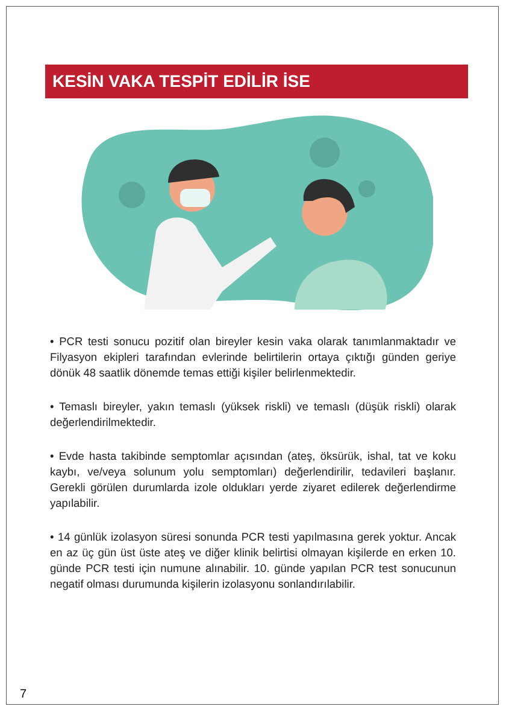KESİN VAKA TESPİT EDİLİR İSE
• PCR testi sonucu pozitif olan bireyler kesin vaka olarak tanımlanmaktadır ve Filyasyon ekipleri tarafından evlerinde belirtilerin ortaya çıktığı günden geriye dönük 48 saatlik dönemde temas ettiği kişiler belirlenmektedir.
• Temaslı bireyler, yakın temaslı (yüksek riskli) ve temaslı (düşük riskli) olarak değerlendirilmektedir.
• Evde hasta takibinde semptomlar açısından (ateş, öksürük, ishal, tat ve koku kaybı, ve/veya solunum yolu semptomları) değerlendirilir, tedavileri başlanır. Gerekli görülen durumlarda izole oldukları yerde ziyaret edilerek değerlendirme yapılabilir.
• 14 günlük izolasyon süresi sonunda PCR testi yapılmasına gerek yoktur. Ancak en az üç gün üst üste ateş ve diğer klinik belirtisi olmayan kişilerde en erken 10. günde PCR testi için numune alınabilir. 10. günde yapılan PCR test sonucunun negatif olması durumunda kişilerin izolasyonu sonlandırılabilir.
7